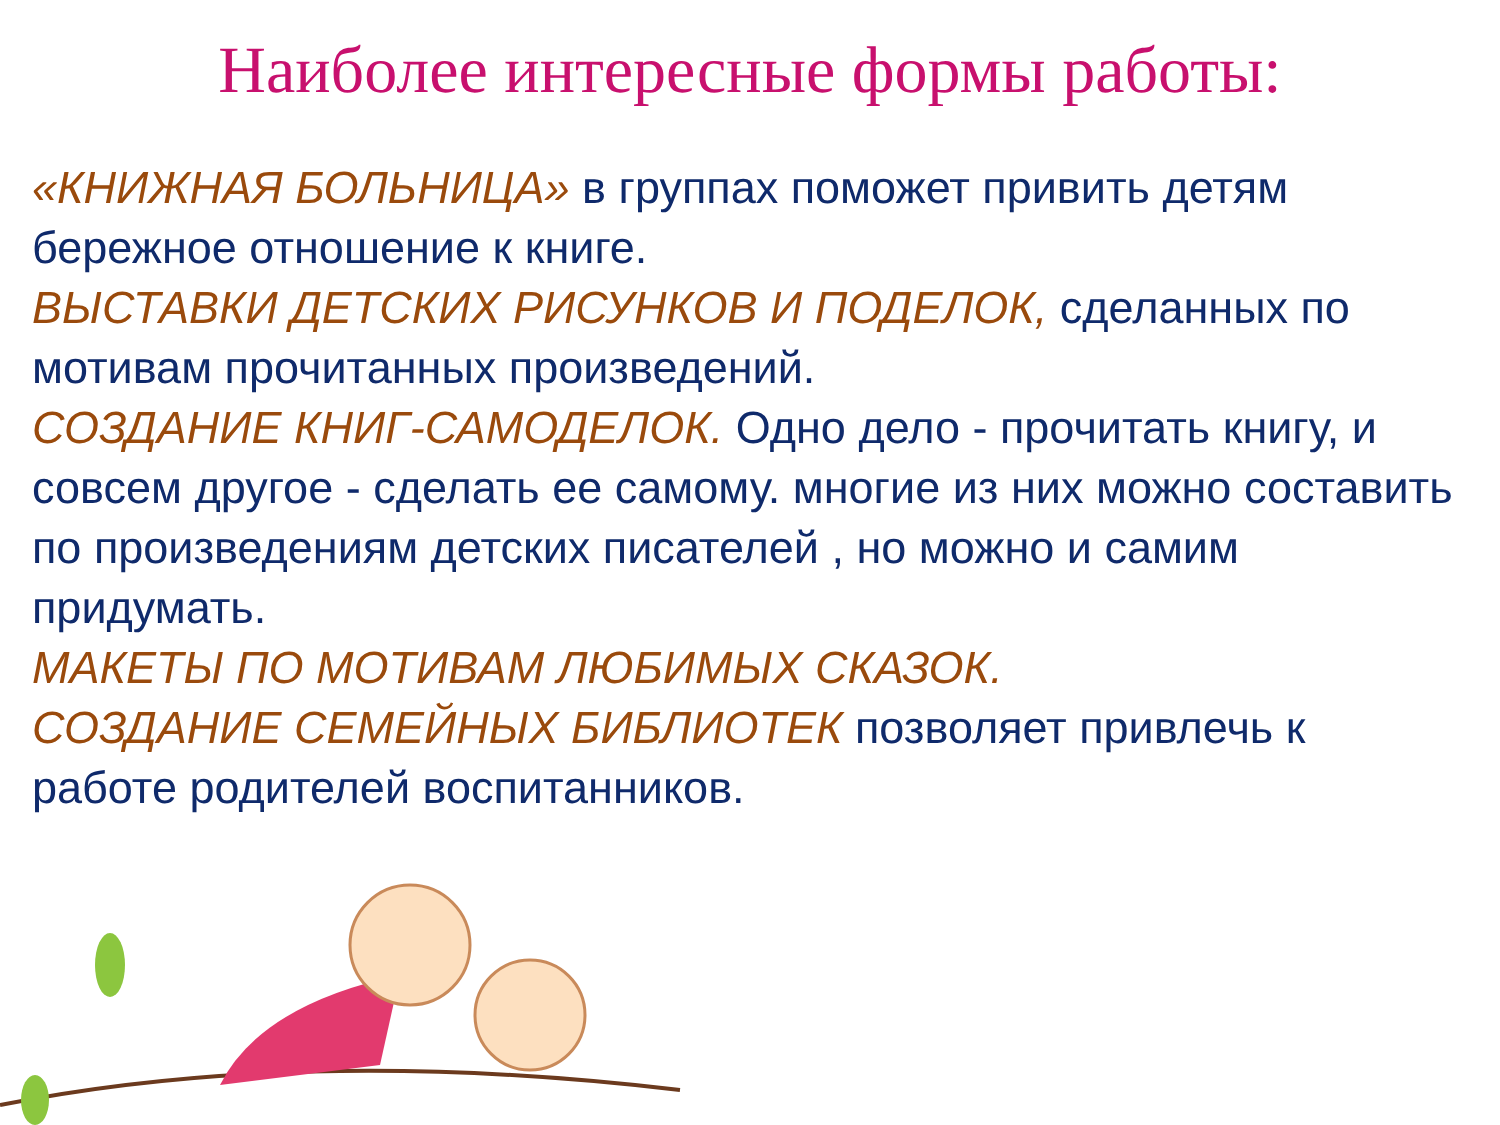Наиболее интересные формы работы:
«КНИЖНАЯ БОЛЬНИЦА» в группах поможет привить детям бережное отношение к книге.
ВЫСТАВКИ ДЕТСКИХ РИСУНКОВ И ПОДЕЛОК, сделанных по мотивам прочитанных произведений.
СОЗДАНИЕ КНИГ-САМОДЕЛОК. Одно дело - прочитать книгу, и совсем другое - сделать ее самому. многие из них можно составить по произведениям детских писателей , но можно и самим придумать.
МАКЕТЫ ПО МОТИВАМ ЛЮБИМЫХ СКАЗОК.
СОЗДАНИЕ СЕМЕЙНЫХ БИБЛИОТЕК позволяет привлечь к работе родителей воспитанников.